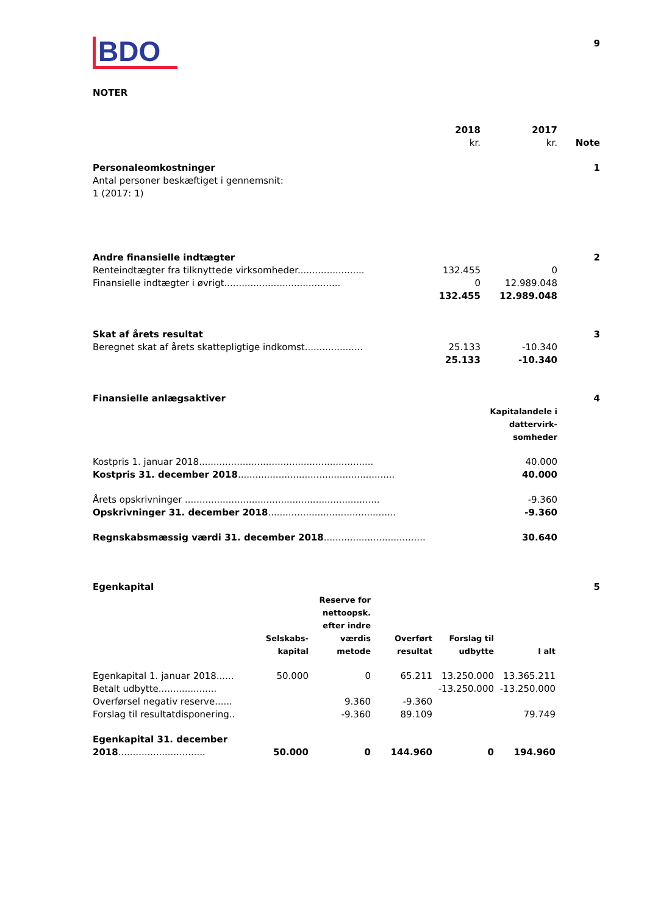BDO
9
NOTER
| | 2018 kr. | 2017 kr. | Note |
| Personaleomkostninger | | | 1 |
| Antal personer beskæftiget i gennemsnit: 1 (2017: 1) | | | |
| Andre finansielle indtægter | | | 2 |
| Renteindtægter fra tilknyttede virksomheder....................... | 132.455 | 0 | |
| Finansielle indtægter i øvrigt........................................ | 0 | 12.989.048 | |
| | 132.455 | 12.989.048 | |
| Skat af årets resultat | | | 3 |
| Beregnet skat af årets skattepligtige indkomst.................... | 25.133 | -10.340 | |
| | 25.133 | -10.340 | |
| Finansielle anlægsaktiver | | 4 |
| | Kapitalandele i dattervirk- somheder | |
| Kostpris 1. januar 2018............................................................ | 40.000 | |
| Kostpris 31. december 2018 ...................................................... | 40.000 | |
| Årets opskrivninger ................................................................... | -9.360 | |
| Opskrivninger 31. december 2018 ............................................ | -9.360 | |
| Regnskabsmæssig værdi 31. december 2018 ................................... | 30.640 | |
| Egenkapital | | | | | | 5 |
| | Selskabs- kapital | Reserve for nettoopsk. efter indre værdis metode | Overført resultat | Forslag til udbytte | I alt | |
| Egenkapital 1. januar 2018...... | 50.000 | 0 | 65.211 | 13.250.000 | 13.365.211 | |
| Betalt udbytte.................... | | | | -13.250.000 | -13.250.000 | |
| Overførsel negativ reserve...... | | 9.360 | -9.360 | | | |
| Forslag til resultatdisponering.. | | -9.360 | 89.109 | | 79.749 | |
| Egenkapital 31. december 2018 .............................. | 50.000 | 0 | 144.960 | 0 | 194.960 | |